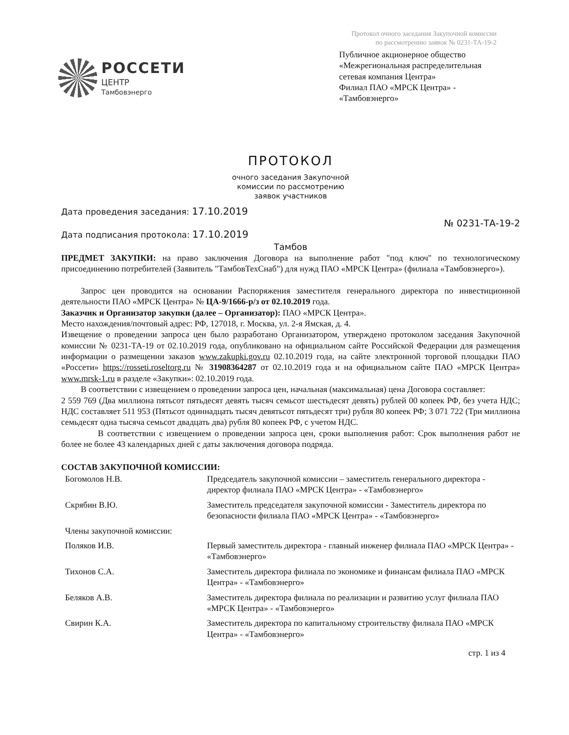Протокол очного заседания Закупочной комиссии
по рассмотрению заявок № 0231-ТА-19-2
РОССЕТИ
ЦЕНТР
Тамбовэнерго
Публичное акционерное общество «Межрегиональная распределительная сетевая компания Центра»
Филиал ПАО «МРСК Центра» - «Тамбовэнерго»
ПРОТОКОЛ
очного заседания Закупочной
комиссии по рассмотрению
заявок участников
Дата проведения заседания: 17.10.2019
Дата подписания протокола: 17.10.2019
№ 0231-ТА-19-2
Тамбов
ПРЕДМЕТ ЗАКУПКИ: на право заключения Договора на выполнение работ "под ключ" по технологическому присоединению потребителей (Заявитель "ТамбовТехСнаб") для нужд ПАО «МРСК Центра» (филиала «Тамбовэнерго»).
Запрос цен проводится на основании Распоряжения заместителя генерального директора по инвестиционной деятельности ПАО «МРСК Центра» № ЦА-9/1666-р/з от 02.10.2019 года.
Заказчик и Организатор закупки (далее – Организатор): ПАО «МРСК Центра».
Место нахождения/почтовый адрес: РФ, 127018, г. Москва, ул. 2-я Ямская, д. 4.
Извещение о проведении запроса цен было разработано Организатором, утверждено протоколом заседания Закупочной комиссии № 0231-ТА-19 от 02.10.2019 года, опубликовано на официальном сайте Российской Федерации для размещения информации о размещении заказов www.zakupki.gov.ru 02.10.2019 года, на сайте электронной торговой площадки ПАО «Россети» https://rosseti.roseltorg.ru № 31908364287 от 02.10.2019 года и на официальном сайте ПАО «МРСК Центра» www.mrsk-1.ru в разделе «Закупки»: 02.10.2019 года.
В соответствии с извещением о проведении запроса цен, начальная (максимальная) цена Договора составляет:
2 559 769 (Два миллиона пятьсот пятьдесят девять тысяч семьсот шестьдесят девять) рублей 00 копеек РФ, без учета НДС; НДС составляет 511 953 (Пятьсот одиннадцать тысяч девятьсот пятьдесят три) рубля 80 копеек РФ; 3 071 722 (Три миллиона семьдесят одна тысяча семьсот двадцать два) рубля 80 копеек РФ, с учетом НДС.
В соответствии с извещением о проведении запроса цен, сроки выполнения работ: Срок выполнения работ не более не более 43 календарных дней с даты заключения договора подряда.
СОСТАВ ЗАКУПОЧНОЙ КОМИССИИ:
| Богомолов Н.В. | Председатель закупочной комиссии – заместитель генерального директора - директор филиала ПАО «МРСК Центра» - «Тамбовэнерго» |
| Скрябин В.Ю. | Заместитель председателя закупочной комиссии - Заместитель директора по безопасности филиала ПАО «МРСК Центра» - «Тамбовэнерго» |
| Члены закупочной комиссии: | |
| Поляков И.В. | Первый заместитель директора - главный инженер филиала ПАО «МРСК Центра» - «Тамбовэнерго» |
| Тихонов С.А. | Заместитель директора филиала по экономике и финансам филиала ПАО «МРСК Центра» - «Тамбовэнерго» |
| Беляков А.В. | Заместитель директора филиала по реализации и развитию услуг филиала ПАО «МРСК Центра» - «Тамбовэнерго» |
| Свирин К.А. | Заместитель директора по капитальному строительству филиала ПАО «МРСК Центра» - «Тамбовэнерго» |
стр. 1 из 4